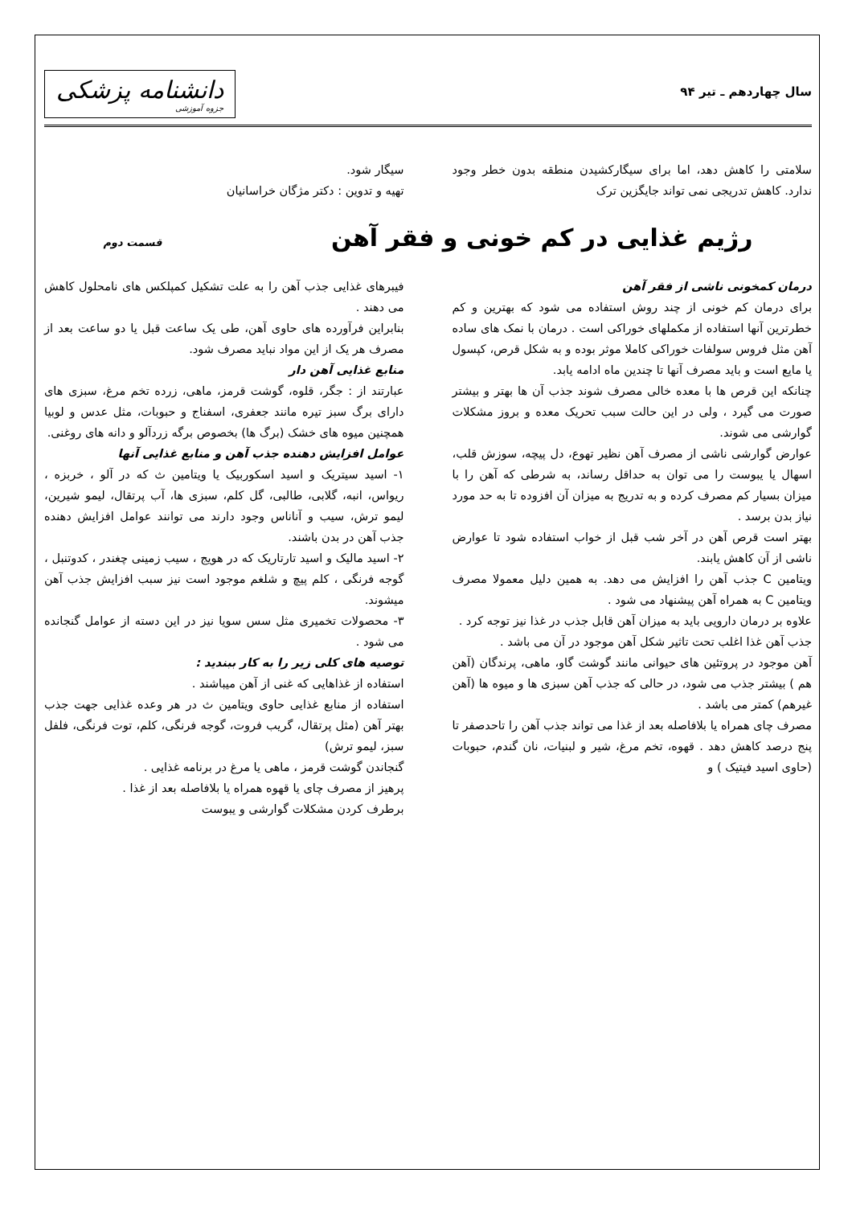سال چهاردهم ـ تیر ۹۴
دانشنامه پزشکی
جزوه آموزشی
سلامتی را کاهش دهد، اما برای سیگارکشیدن منطقه بدون خطر وجود ندارد. کاهش تدریجی نمی تواند جایگزین ترک
سیگار شود.
تهیه و تدوین : دکتر مژگان خراسانیان
رژیم غذایی در کم خونی و فقر آهن قسمت دوم
درمان کمخونی ناشی از فقر آهن
برای درمان کم خونی از چند روش استفاده می شود که بهترین و کم خطرترین آنها استفاده از مکملهای خوراکی است . درمان با نمک های ساده آهن مثل فروس سولفات خوراکی کاملا موثر بوده و به شکل قرص، کپسول یا مایع است و باید مصرف آنها تا چندین ماه ادامه یابد.
چنانکه این قرص ها با معده خالی مصرف شوند جذب آن ها بهتر و بیشتر صورت می گیرد ، ولی در این حالت سبب تحریک معده و بروز مشکلات گوارشی می شوند.
عوارض گوارشی ناشی از مصرف آهن نظیر تهوع، دل پیچه، سوزش قلب، اسهال یا یبوست را می توان به حداقل رساند، به شرطی که آهن را با میزان بسیار کم مصرف کرده و به تدریج به میزان آن افزوده تا به حد مورد نیاز بدن برسد .
بهتر است قرص آهن در آخر شب قبل از خواب استفاده شود تا عوارض ناشی از آن کاهش یابند.
ویتامین C جذب آهن را افزایش می دهد. به همین دلیل معمولا مصرف ویتامین C به همراه آهن پیشنهاد می شود .
علاوه بر درمان دارویی باید به میزان آهن قابل جذب در غذا نیز توجه کرد .
جذب آهن غذا اغلب تحت تاثیر شکل آهن موجود در آن می باشد .
آهن موجود در پروتئین های حیوانی مانند گوشت گاو، ماهی، پرندگان (آهن هم ) بیشتر جذب می شود، در حالی که جذب آهن سبزی ها و میوه ها (آهن غیرهم) کمتر می باشد .
مصرف چای همراه یا بلافاصله بعد از غذا می تواند جذب آهن را تاحدصفر تا پنج درصد کاهش دهد . قهوه، تخم مرغ، شیر و لبنیات، نان گندم، حبوبات (حاوی اسید فیتیک ) و
فیبرهای غذایی جذب آهن را به علت تشکیل کمپلکس های نامحلول کاهش می دهند .
بنابراین فرآورده های حاوی آهن، طی یک ساعت قبل یا دو ساعت بعد از مصرف هر یک از این مواد نباید مصرف شود.
منابع غذایی آهن دار
عبارتند از : جگر، قلوه، گوشت قرمز، ماهی، زرده تخم مرغ، سبزی های دارای برگ سبز تیره مانند جعفری، اسفناج و حبوبات، مثل عدس و لوبیا همچنین میوه های خشک (برگ ها) بخصوص برگه زردآلو و دانه های روغنی.
عوامل افزایش دهنده جذب آهن و منابع غذایی آنها
۱- اسید سیتریک و اسید اسکوربیک یا ویتامین ث که در آلو ، خربزه ، ریواس، انبه، گلابی، طالبی، گل کلم، سبزی ها، آب پرتقال، لیمو شیرین، لیمو ترش، سیب و آناناس وجود دارند می توانند عوامل افزایش دهنده جذب آهن در بدن باشند.
۲- اسید مالیک و اسید تارتاریک که در هویج ، سیب زمینی چغندر ، کدوتنبل ، گوجه فرنگی ، کلم پیچ و شلغم موجود است نیز سبب افزایش جذب آهن میشوند.
۳- محصولات تخمیری مثل سس سویا نیز در این دسته از عوامل گنجانده می شود .
توصیه های کلی زیر را به کار ببندید :
استفاده از غذاهایی که غنی از آهن میباشند .
استفاده از منابع غذایی حاوی ویتامین ث در هر وعده غذایی جهت جذب بهتر آهن (مثل پرتقال، گریب فروت، گوجه فرنگی، کلم، توت فرنگی، فلفل سبز، لیمو ترش)
گنجاندن گوشت قرمز ، ماهی یا مرغ در برنامه غذایی .
پرهیز از مصرف چای یا قهوه همراه یا بلافاصله بعد از غذا .
برطرف کردن مشکلات گوارشی و یبوست